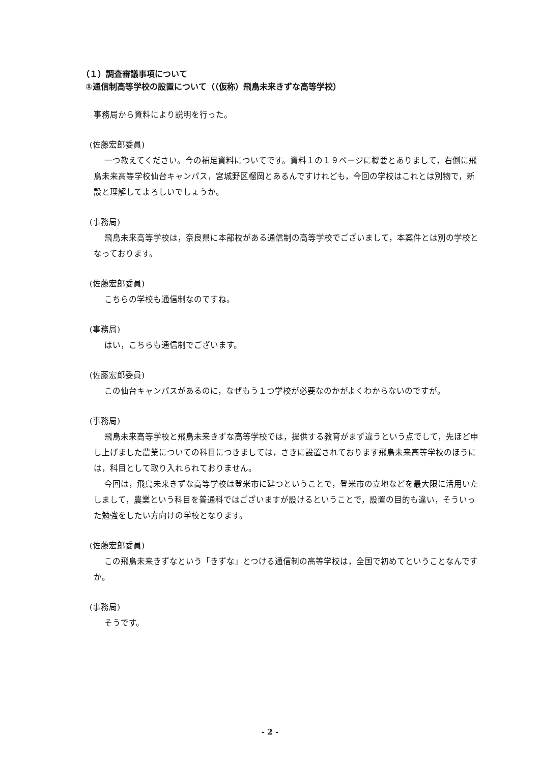（１）調査審議事項について
①通信制高等学校の設置について（（仮称）飛鳥未来きずな高等学校）
事務局から資料により説明を行った。
(佐藤宏郎委員)
一つ教えてください。今の補足資料についてです。資料１の１９ページに概要とありまして，右側に飛鳥未来高等学校仙台キャンパス，宮城野区榴岡とあるんですけれども，今回の学校はこれとは別物で，新設と理解してよろしいでしょうか。
(事務局)
飛鳥未来高等学校は，奈良県に本部校がある通信制の高等学校でございまして，本案件とは別の学校となっております。
(佐藤宏郎委員)
こちらの学校も通信制なのですね。
(事務局)
はい，こちらも通信制でございます。
(佐藤宏郎委員)
この仙台キャンパスがあるのに，なぜもう１つ学校が必要なのかがよくわからないのですが。
(事務局)
飛鳥未来高等学校と飛鳥未来きずな高等学校では，提供する教育がまず違うという点でして，先ほど申し上げました農業についての科目につきましては，さきに設置されております飛鳥未来高等学校のほうには，科目として取り入れられておりません。
今回は，飛鳥未来きずな高等学校は登米市に建つということで，登米市の立地などを最大限に活用いたしまして，農業という科目を普通科ではございますが設けるということで，設置の目的も違い，そういった勉強をしたい方向けの学校となります。
(佐藤宏郎委員)
この飛鳥未来きずなという「きずな」とつける通信制の高等学校は，全国で初めてということなんですか。
(事務局)
そうです。
- 2 -